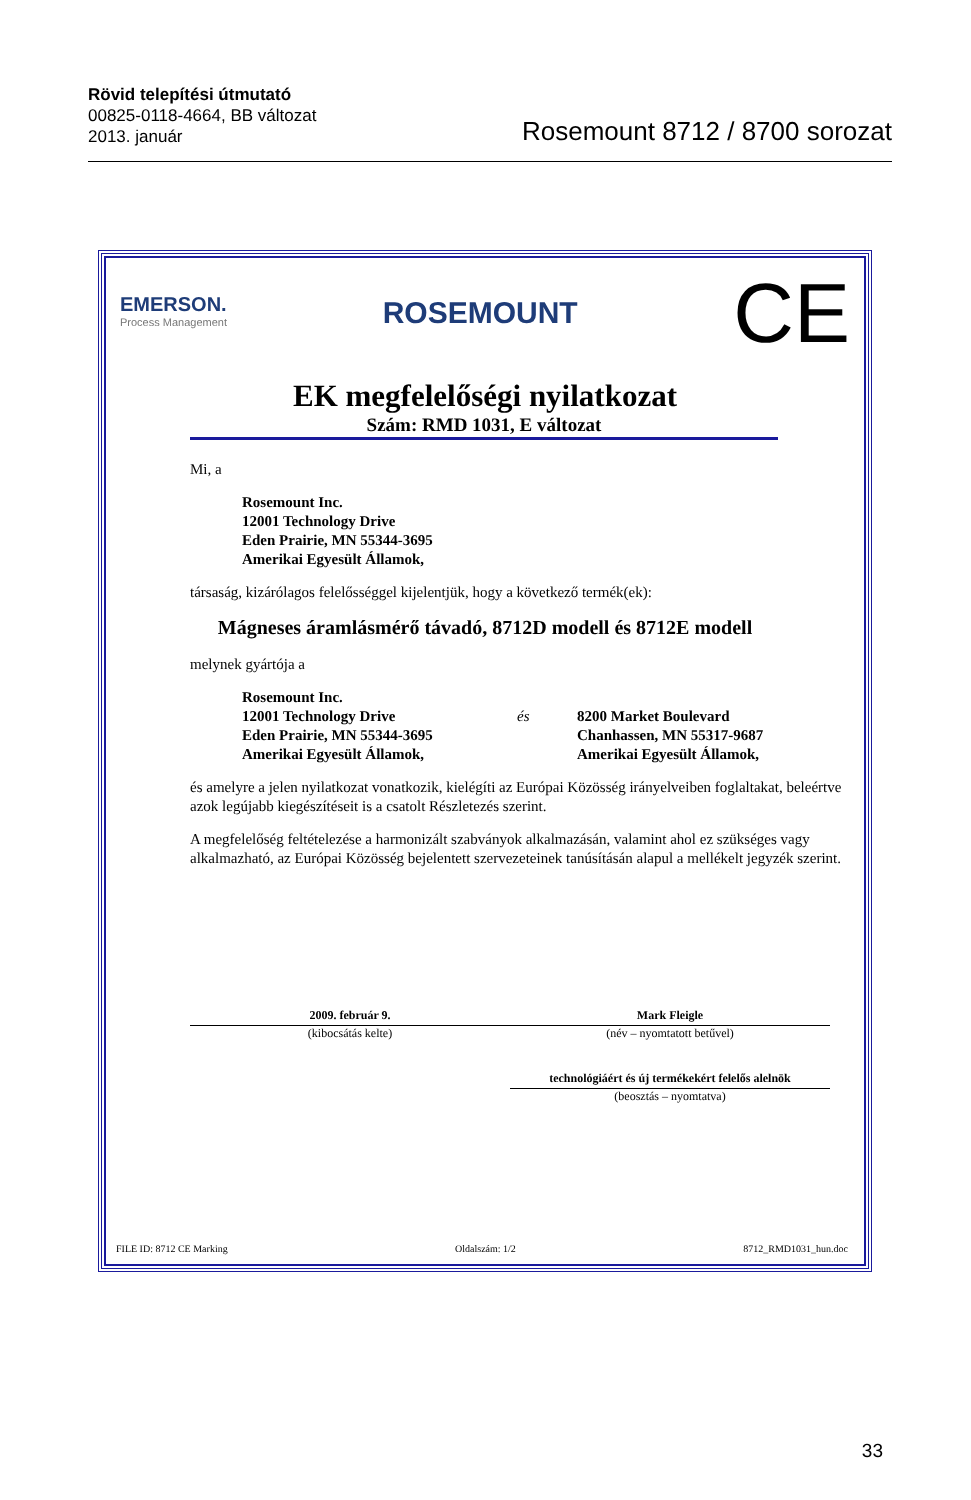Rövid telepítési útmutató
00825-0118-4664, BB változat
2013. január
Rosemount 8712 / 8700 sorozat
EMERSON.
Process Management
ROSEMOUNT
CE
EK megfelelőségi nyilatkozat
Szám: RMD 1031, E változat
Mi, a
Rosemount Inc.
12001 Technology Drive
Eden Prairie, MN 55344-3695
Amerikai Egyesült Államok,
társaság, kizárólagos felelősséggel kijelentjük, hogy a következő termék(ek):
Mágneses áramlásmérő távadó, 8712D modell és 8712E modell
melynek gyártója a
Rosemount Inc.
12001 Technology Drive
Eden Prairie, MN 55344-3695
Amerikai Egyesült Államok,
és
8200 Market Boulevard
Chanhassen, MN 55317-9687
Amerikai Egyesült Államok,
és amelyre a jelen nyilatkozat vonatkozik, kielégíti az Európai Közösség irányelveiben foglaltakat, beleértve azok legújabb kiegészítéseit is a csatolt Részletezés szerint.
A megfelelőség feltételezése a harmonizált szabványok alkalmazásán, valamint ahol ez szükséges vagy alkalmazható, az Európai Közösség bejelentett szervezeteinek tanúsításán alapul a mellékelt jegyzék szerint.
2009. február 9.
(kibocsátás kelte)
Mark Fleigle
(név – nyomtatott betűvel)
technológiáért és új termékekért felelős alelnök
(beosztás – nyomtatva)
FILE ID: 8712 CE Marking Oldalszám: 1/2 8712_RMD1031_hun.doc
33